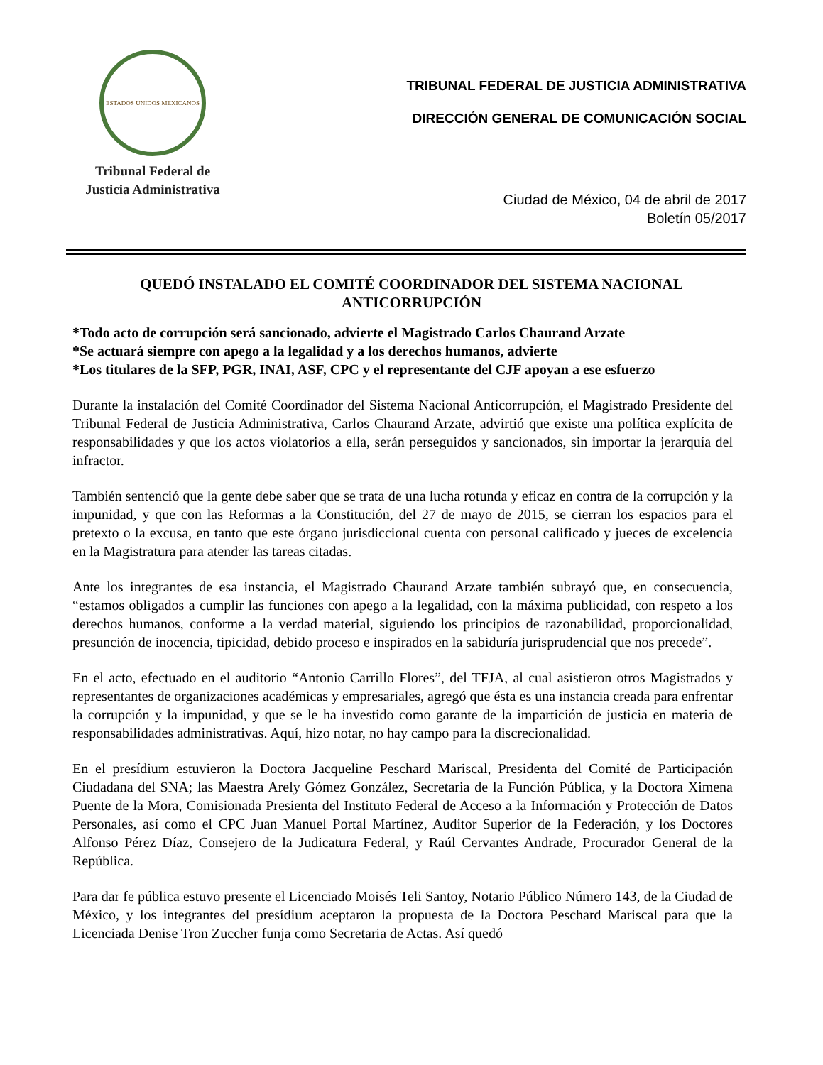ESTADOS UNIDOS MEXICANOS
Tribunal Federal de
Justicia Administrativa
TRIBUNAL FEDERAL DE JUSTICIA ADMINISTRATIVA
DIRECCIÓN GENERAL DE COMUNICACIÓN SOCIAL
Ciudad de México, 04 de abril de 2017
Boletín 05/2017
QUEDÓ INSTALADO EL COMITÉ COORDINADOR DEL SISTEMA NACIONAL ANTICORRUPCIÓN
*Todo acto de corrupción será sancionado, advierte el Magistrado Carlos Chaurand Arzate
*Se actuará siempre con apego a la legalidad y a los derechos humanos, advierte
*Los titulares de la SFP, PGR, INAI, ASF, CPC y el representante del CJF apoyan a ese esfuerzo
Durante la instalación del Comité Coordinador del Sistema Nacional Anticorrupción, el Magistrado Presidente del Tribunal Federal de Justicia Administrativa, Carlos Chaurand Arzate, advirtió que existe una política explícita de responsabilidades y que los actos violatorios a ella, serán perseguidos y sancionados, sin importar la jerarquía del infractor.
También sentenció que la gente debe saber que se trata de una lucha rotunda y eficaz en contra de la corrupción y la impunidad, y que con las Reformas a la Constitución, del 27 de mayo de 2015, se cierran los espacios para el pretexto o la excusa, en tanto que este órgano jurisdiccional cuenta con personal calificado y jueces de excelencia en la Magistratura para atender las tareas citadas.
Ante los integrantes de esa instancia, el Magistrado Chaurand Arzate también subrayó que, en consecuencia, “estamos obligados a cumplir las funciones con apego a la legalidad, con la máxima publicidad, con respeto a los derechos humanos, conforme a la verdad material, siguiendo los principios de razonabilidad, proporcionalidad, presunción de inocencia, tipicidad, debido proceso e inspirados en la sabiduría jurisprudencial que nos precede”.
En el acto, efectuado en el auditorio “Antonio Carrillo Flores”, del TFJA, al cual asistieron otros Magistrados y representantes de organizaciones académicas y empresariales, agregó que ésta es una instancia creada para enfrentar la corrupción y la impunidad, y que se le ha investido como garante de la impartición de justicia en materia de responsabilidades administrativas. Aquí, hizo notar, no hay campo para la discrecionalidad.
En el presídium estuvieron la Doctora Jacqueline Peschard Mariscal, Presidenta del Comité de Participación Ciudadana del SNA; las Maestra Arely Gómez González, Secretaria de la Función Pública, y la Doctora Ximena Puente de la Mora, Comisionada Presienta del Instituto Federal de Acceso a la Información y Protección de Datos Personales, así como el CPC Juan Manuel Portal Martínez, Auditor Superior de la Federación, y los Doctores Alfonso Pérez Díaz, Consejero de la Judicatura Federal, y Raúl Cervantes Andrade, Procurador General de la República.
Para dar fe pública estuvo presente el Licenciado Moisés Teli Santoy, Notario Público Número 143, de la Ciudad de México, y los integrantes del presídium aceptaron la propuesta de la Doctora Peschard Mariscal para que la Licenciada Denise Tron Zuccher funja como Secretaria de Actas. Así quedó